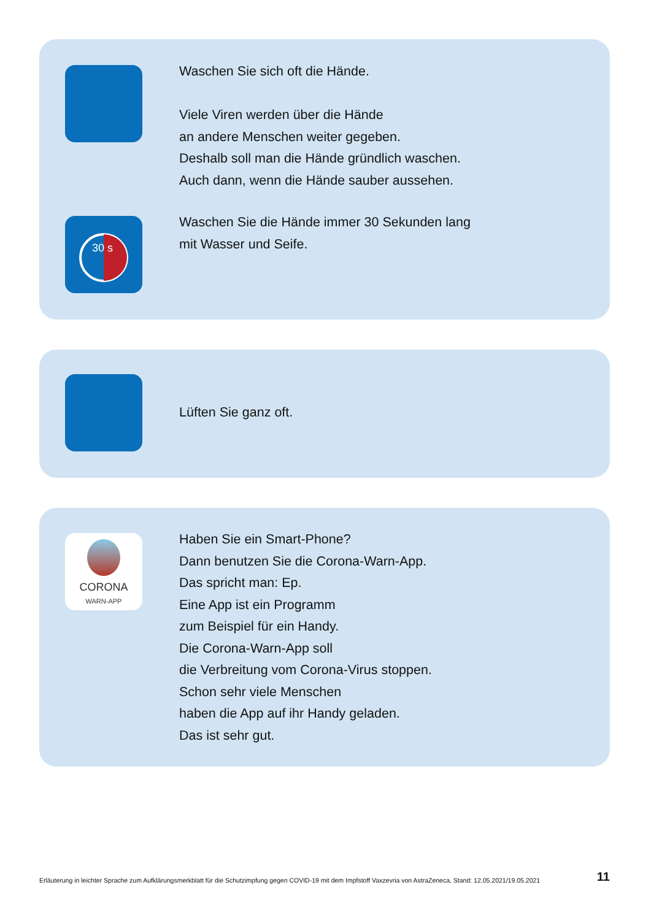Waschen Sie sich oft die Hände.
Viele Viren werden über die Hände
an andere Menschen weiter gegeben.
Deshalb soll man die Hände gründlich waschen.
Auch dann, wenn die Hände sauber aussehen.
30 s
Waschen Sie die Hände immer 30 Sekunden lang
mit Wasser und Seife.
Lüften Sie ganz oft.
CORONA
WARN-APP
Haben Sie ein Smart-Phone?
Dann benutzen Sie die Corona-Warn-App.
Das spricht man: Ep.
Eine App ist ein Programm
zum Beispiel für ein Handy.
Die Corona-Warn-App soll
die Verbreitung vom Corona-Virus stoppen.
Schon sehr viele Menschen
haben die App auf ihr Handy geladen.
Das ist sehr gut.
Erläuterung in leichter Sprache zum Aufklärungsmerkblatt für die Schutzimpfung gegen COVID-19 mit dem Impfstoff Vaxzevria von AstraZeneca, Stand: 12.05.2021/19.05.2021 11